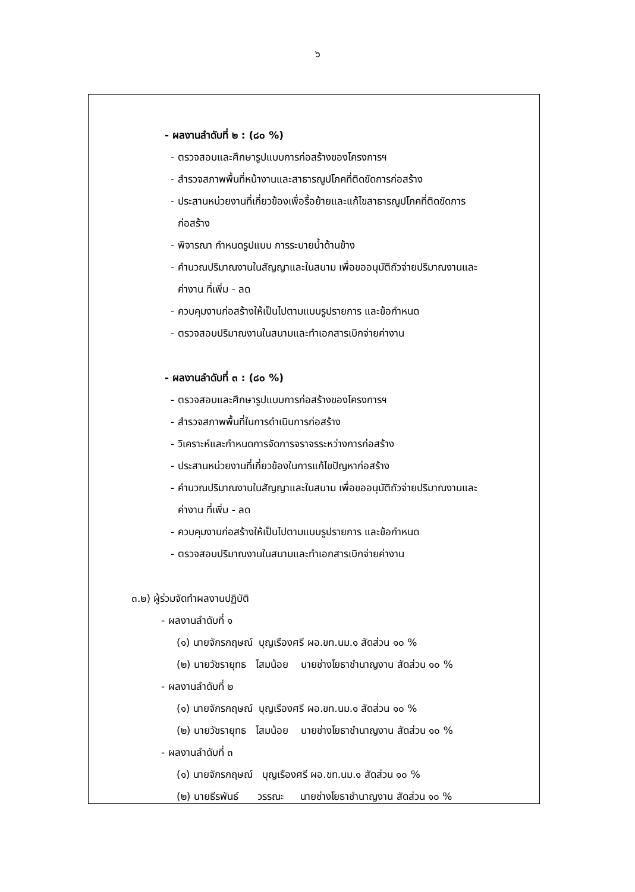๖
- ผลงานลำดับที่ ๒ : (๘๐ %)
- ตรวจสอบและศึกษารูปแบบการก่อสร้างของโครงการฯ
- สำรวจสภาพพื้นที่หน้างานและสาธารณูปโภคที่ติดขัดการก่อสร้าง
- ประสานหน่วยงานที่เกี่ยวข้องเพื่อรื้อย้ายและแก้ไขสาธารณูปโภคที่ติดขัดการ
ก่อสร้าง
- พิจารณา กำหนดรูปแบบ การระบายน้ำด้านข้าง
- คำนวณปริมาณงานในสัญญาและในสนาม เพื่อขออนุมัติถัวจ่ายปริมาณงานและ
ค่างาน ที่เพิ่ม - ลด
- ควบคุมงานก่อสร้างให้เป็นไปตามแบบรูปรายการ และข้อกำหนด
- ตรวจสอบปริมาณงานในสนามและทำเอกสารเบิกจ่ายค่างาน
- ผลงานลำดับที่ ๓ : (๘๐ %)
- ตรวจสอบและศึกษารูปแบบการก่อสร้างของโครงการฯ
- สำรวจสภาพพื้นที่ในการดำเนินการก่อสร้าง
- วิเคราะห์และกำหนดการจัดการจราจรระหว่างการก่อสร้าง
- ประสานหน่วยงานที่เกี่ยวข้องในการแก้ไขปัญหาก่อสร้าง
- คำนวณปริมาณงานในสัญญาและในสนาม เพื่อขออนุมัติถัวจ่ายปริมาณงานและ
ค่างาน ที่เพิ่ม - ลด
- ควบคุมงานก่อสร้างให้เป็นไปตามแบบรูปรายการ และข้อกำหนด
- ตรวจสอบปริมาณงานในสนามและทำเอกสารเบิกจ่ายค่างาน
๓.๒) ผู้ร่วมจัดทำผลงานปฏิบัติ
- ผลงานลำดับที่ ๑
(๑) นายจักรกฤษณ์ บุญเรืองศรี ผอ.ขท.นม.๑ สัดส่วน ๑๐ %
(๒) นายวัชรายุทธ โสมน้อย นายช่างโยธาชำนาญงาน สัดส่วน ๑๐ %
- ผลงานลำดับที่ ๒
(๑) นายจักรกฤษณ์ บุญเรืองศรี ผอ.ขท.นม.๑ สัดส่วน ๑๐ %
(๒) นายวัชรายุทธ โสมน้อย นายช่างโยธาชำนาญงาน สัดส่วน ๑๐ %
- ผลงานลำดับที่ ๓
(๑) นายจักรกฤษณ์ บุญเรืองศรี ผอ.ขท.นม.๑ สัดส่วน ๑๐ %
(๒) นายธีรพันธ์ วรรณะ นายช่างโยธาชำนาญงาน สัดส่วน ๑๐ %